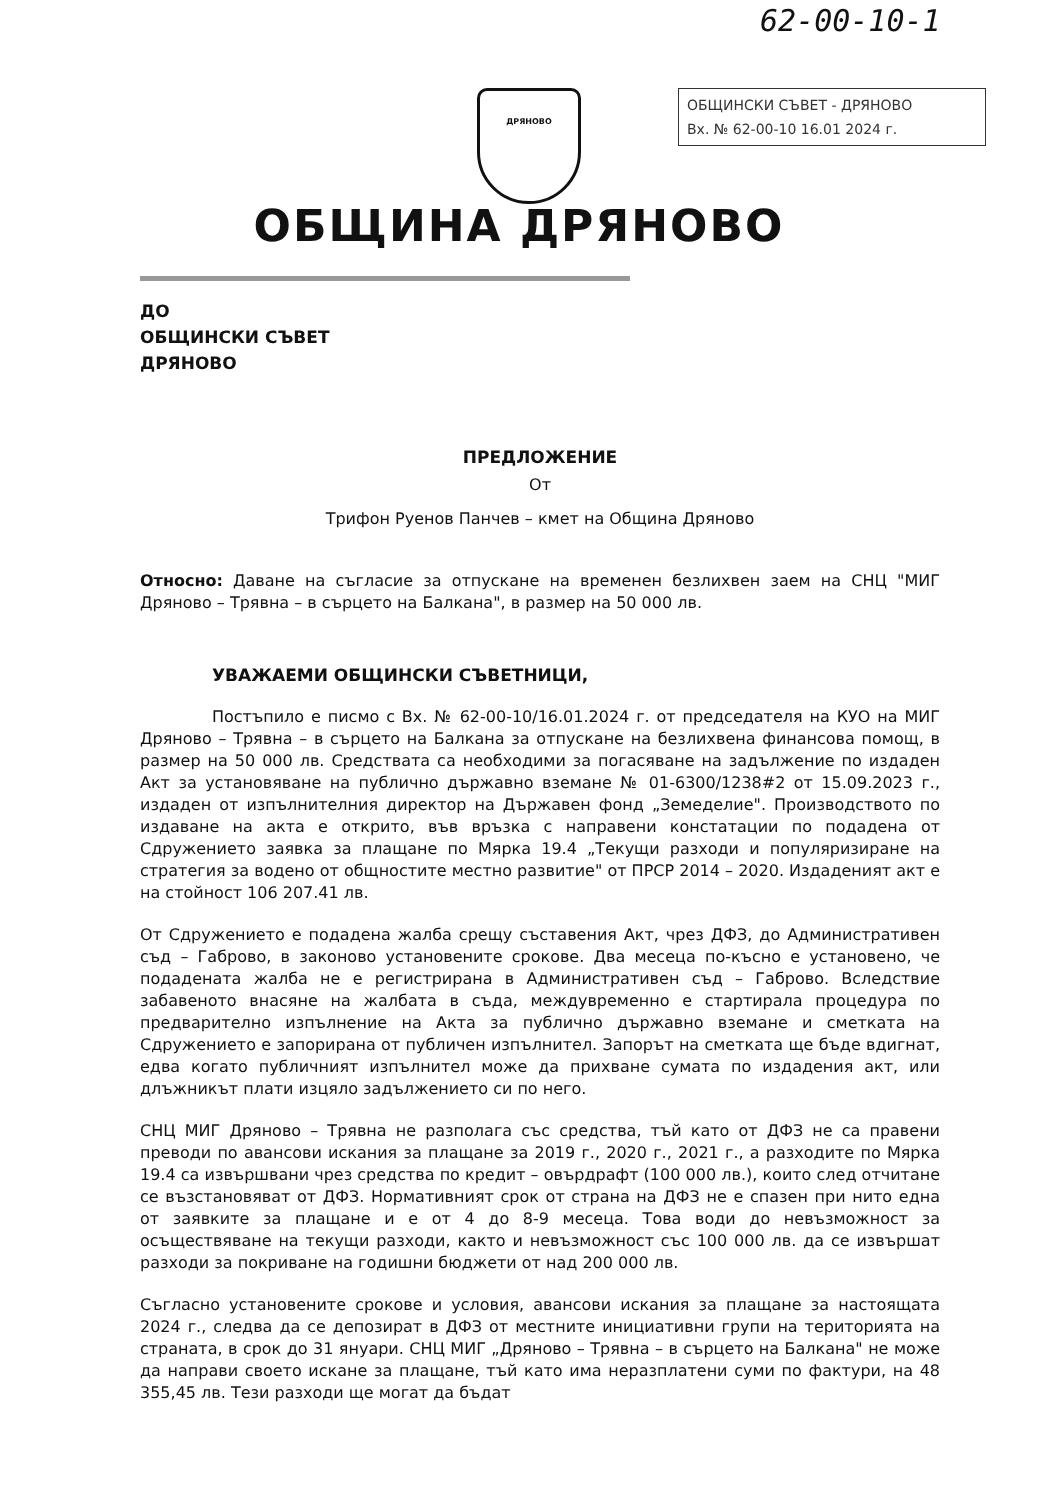62-00-10-1
ОБЩИНСКИ СЪВЕТ - ДРЯНОВО
Вх. № 62-00-10 16.01 2024 г.
ДРЯНОВО
ОБЩИНА ДРЯНОВО
ДО
ОБЩИНСКИ СЪВЕТ
ДРЯНОВО
ПРЕДЛОЖЕНИЕ
От
Трифон Руенов Панчев – кмет на Община Дряново
Относно: Даване на съгласие за отпускане на временен безлихвен заем на СНЦ "МИГ Дряново – Трявна – в сърцето на Балкана", в размер на 50 000 лв.
УВАЖАЕМИ ОБЩИНСКИ СЪВЕТНИЦИ,
Постъпило е писмо с Вх. № 62-00-10/16.01.2024 г. от председателя на КУО на МИГ Дряново – Трявна – в сърцето на Балкана за отпускане на безлихвена финансова помощ, в размер на 50 000 лв. Средствата са необходими за погасяване на задължение по издаден Акт за установяване на публично държавно вземане № 01-6300/1238#2 от 15.09.2023 г., издаден от изпълнителния директор на Държавен фонд „Земеделие". Производството по издаване на акта е открито, във връзка с направени констатации по подадена от Сдружението заявка за плащане по Мярка 19.4 „Текущи разходи и популяризиране на стратегия за водено от общностите местно развитие" от ПРСР 2014 – 2020. Издаденият акт е на стойност 106 207.41 лв.
От Сдружението е подадена жалба срещу съставения Акт, чрез ДФЗ, до Административен съд – Габрово, в законово установените срокове. Два месеца по-късно е установено, че подадената жалба не е регистрирана в Административен съд – Габрово. Вследствие забавеното внасяне на жалбата в съда, междувременно е стартирала процедура по предварително изпълнение на Акта за публично държавно вземане и сметката на Сдружението е запорирана от публичен изпълнител. Запорът на сметката ще бъде вдигнат, едва когато публичният изпълнител може да прихване сумата по издадения акт, или длъжникът плати изцяло задължението си по него.
СНЦ МИГ Дряново – Трявна не разполага със средства, тъй като от ДФЗ не са правени преводи по авансови искания за плащане за 2019 г., 2020 г., 2021 г., а разходите по Мярка 19.4 са извършвани чрез средства по кредит – овърдрафт (100 000 лв.), които след отчитане се възстановяват от ДФЗ. Нормативният срок от страна на ДФЗ не е спазен при нито една от заявките за плащане и е от 4 до 8-9 месеца. Това води до невъзможност за осъществяване на текущи разходи, както и невъзможност със 100 000 лв. да се извършат разходи за покриване на годишни бюджети от над 200 000 лв.
Съгласно установените срокове и условия, авансови искания за плащане за настоящата 2024 г., следва да се депозират в ДФЗ от местните инициативни групи на територията на страната, в срок до 31 януари. СНЦ МИГ „Дряново – Трявна – в сърцето на Балкана" не може да направи своето искане за плащане, тъй като има неразплатени суми по фактури, на 48 355,45 лв. Тези разходи ще могат да бъдат